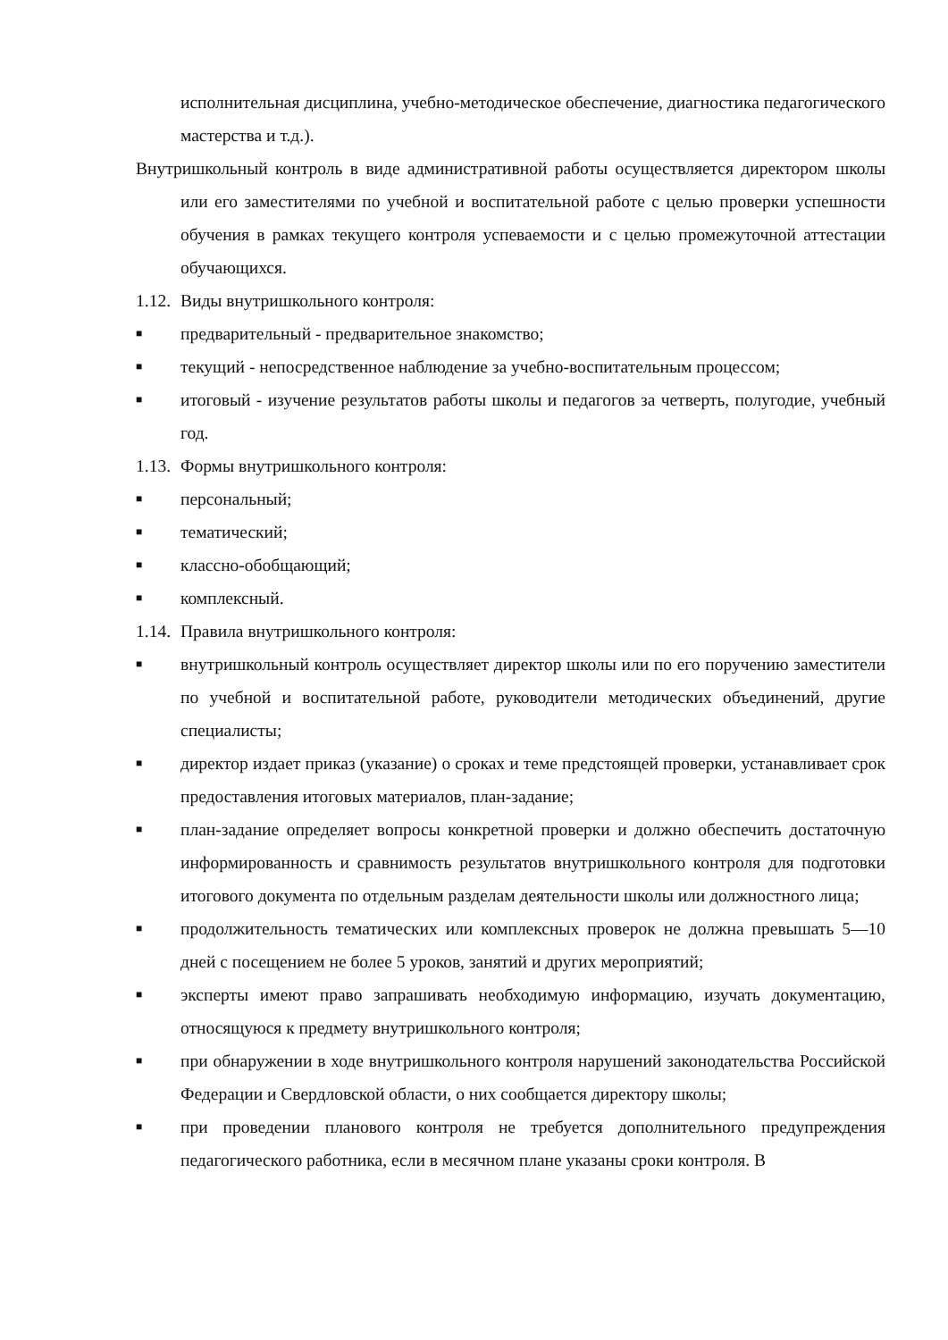исполнительная дисциплина, учебно-методическое обеспечение, диагностика педагогического мастерства и т.д.).
Внутришкольный контроль в виде административной работы осуществляется директором школы или его заместителями по учебной и воспитательной работе с целью проверки успешности обучения в рамках текущего контроля успеваемости и с целью промежуточной аттестации обучающихся.
1.12. Виды внутришкольного контроля:
■ предварительный - предварительное знакомство;
■ текущий - непосредственное наблюдение за учебно-воспитательным процессом;
■ итоговый - изучение результатов работы школы и педагогов за четверть, полугодие, учебный год.
1.13. Формы внутришкольного контроля:
■ персональный;
■ тематический;
■ классно-обобщающий;
■ комплексный.
1.14. Правила внутришкольного контроля:
■ внутришкольный контроль осуществляет директор школы или по его поручению заместители по учебной и воспитательной работе, руководители методических объединений, другие специалисты;
■ директор издает приказ (указание) о сроках и теме предстоящей проверки, устанавливает срок предоставления итоговых материалов, план-задание;
■ план-задание определяет вопросы конкретной проверки и должно обеспечить достаточную информированность и сравнимость результатов внутришкольного контроля для подготовки итогового документа по отдельным разделам деятельности школы или должностного лица;
■ продолжительность тематических или комплексных проверок не должна превышать 5—10 дней с посещением не более 5 уроков, занятий и других мероприятий;
■ эксперты имеют право запрашивать необходимую информацию, изучать документацию, относящуюся к предмету внутришкольного контроля;
■ при обнаружении в ходе внутришкольного контроля нарушений законодательства Российской Федерации и Свердловской области, о них сообщается директору школы;
■ при проведении планового контроля не требуется дополнительного предупреждения педагогического работника, если в месячном плане указаны сроки контроля. В